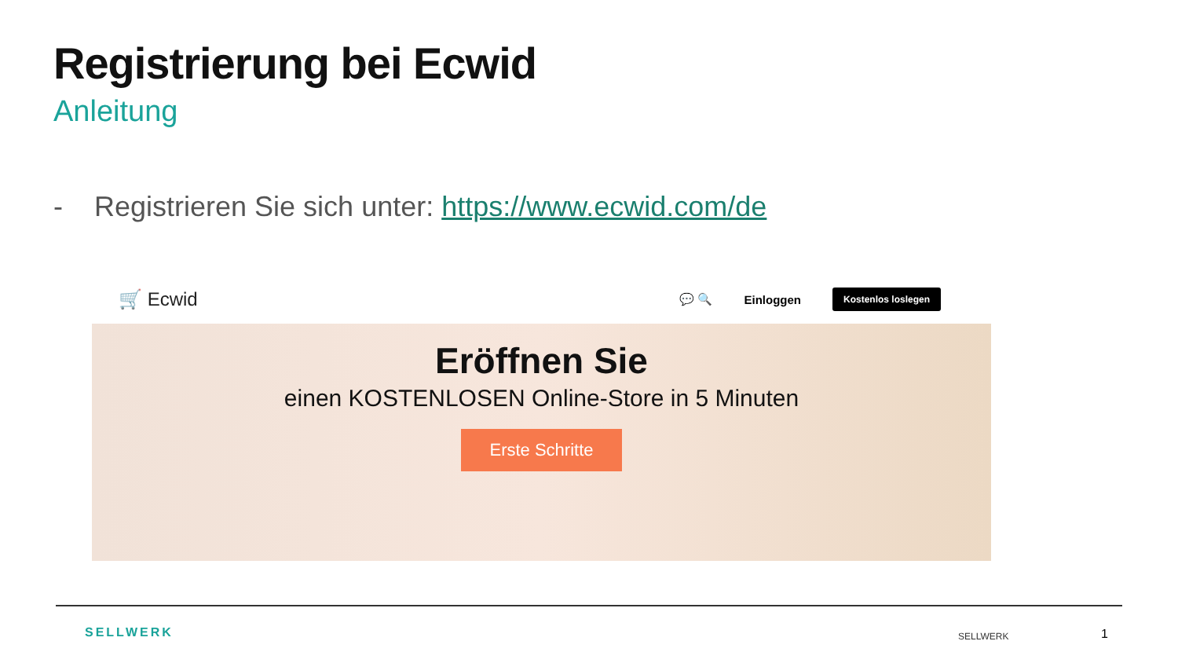Registrierung bei Ecwid
Anleitung
- Registrieren Sie sich unter: https://www.ecwid.com/de
🛒 Ecwid
💬 🔍 Einloggen Kostenlos loslegen
Eröffnen Sie
einen KOSTENLOSEN Online-Store in 5 Minuten
Erste Schritte
SELLWERK SELLWERK 1